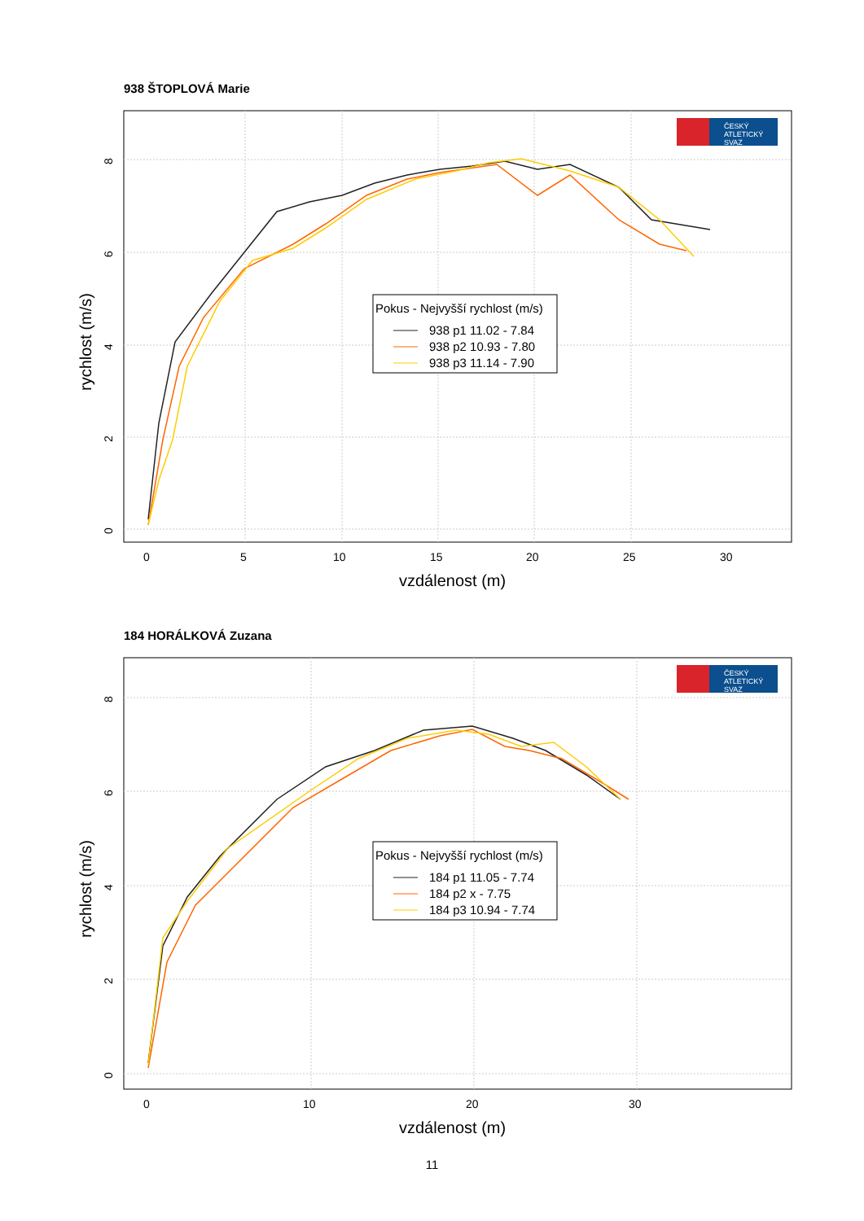938 ŠTOPLOVÁ Marie
ČESKÝ
ATLETICKÝ
SVAZ
Pokus - Nejvyšší rychlost (m/s)
938 p1 11.02 - 7.84
938 p2 10.93 - 7.80
938 p3 11.14 - 7.90
0
5
10
15
20
25
30
0
2
4
6
8
vzdálenost (m)
rychlost (m/s)
184 HORÁLKOVÁ Zuzana
ČESKÝ
ATLETICKÝ
SVAZ
Pokus - Nejvyšší rychlost (m/s)
184 p1 11.05 - 7.74
184 p2 x - 7.75
184 p3 10.94 - 7.74
0
10
20
30
0
2
4
6
8
vzdálenost (m)
rychlost (m/s)
11